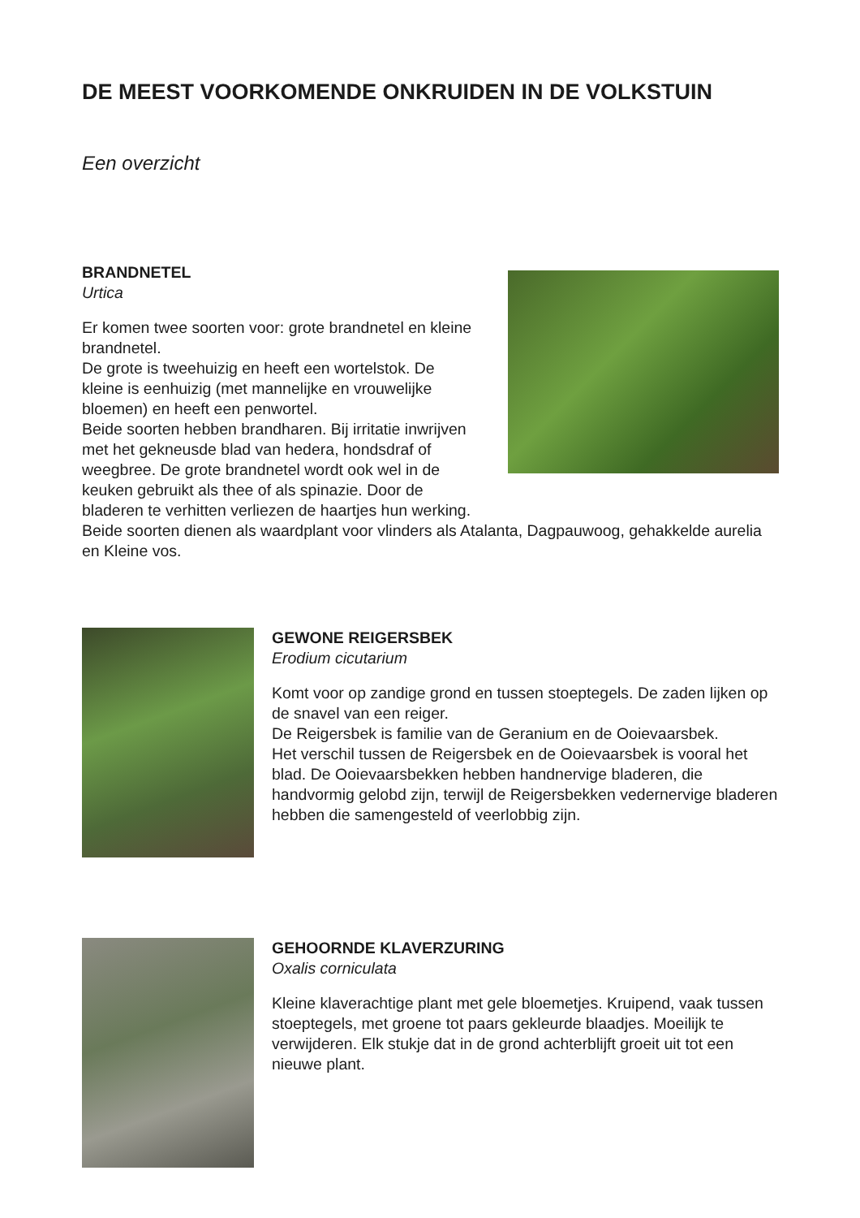DE MEEST VOORKOMENDE ONKRUIDEN IN DE VOLKSTUIN
Een overzicht
BRANDNETEL
Urtica
Er komen twee soorten voor: grote brandnetel en kleine brandnetel.
De grote is tweehuizig en heeft een wortelstok. De kleine is eenhuizig (met mannelijke en vrouwelijke bloemen) en heeft een penwortel.
Beide soorten hebben brandharen. Bij irritatie inwrijven met het gekneusde blad van hedera, hondsdraf of weegbree. De grote brandnetel wordt ook wel in de keuken gebruikt als thee of als spinazie. Door de bladeren te verhitten verliezen de haartjes hun werking.
Beide soorten dienen als waardplant voor vlinders als Atalanta, Dagpauwoog, gehakkelde aurelia en Kleine vos.
GEWONE REIGERSBEK
Erodium cicutarium
Komt voor op zandige grond en tussen stoeptegels. De zaden lijken op de snavel van een reiger.
De Reigersbek is familie van de Geranium en de Ooievaarsbek.
Het verschil tussen de Reigersbek en de Ooievaarsbek is vooral het blad. De Ooievaarsbekken hebben handnervige bladeren, die handvormig gelobd zijn, terwijl de Reigersbekken vedernervige bladeren hebben die samengesteld of veerlobbig zijn.
GEHOORNDE KLAVERZURING
Oxalis corniculata
Kleine klaverachtige plant met gele bloemetjes. Kruipend, vaak tussen stoeptegels, met groene tot paars gekleurde blaadjes. Moeilijk te verwijderen. Elk stukje dat in de grond achterblijft groeit uit tot een nieuwe plant.